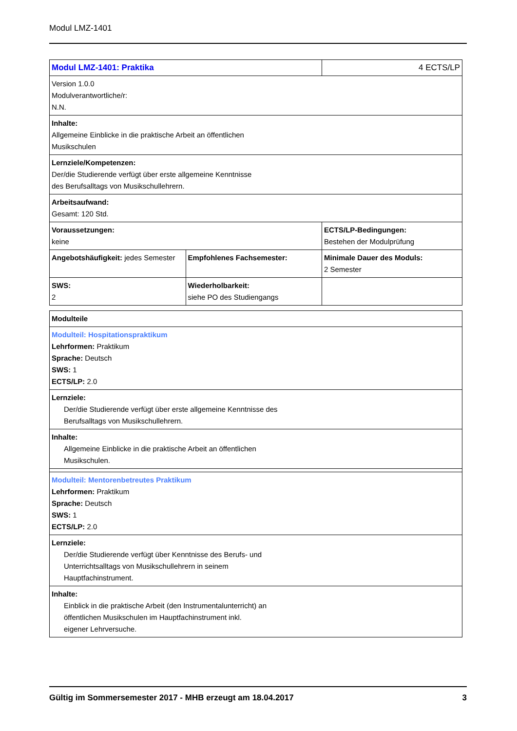Modul LMZ-1401
| Modul LMZ-1401: Praktika | | 4 ECTS/LP |
| Version 1.0.0 Modulverantwortliche/r: N.N. | | |
| Inhalte: Allgemeine Einblicke in die praktische Arbeit an öffentlichen Musikschulen | | |
| Lernziele/Kompetenzen: Der/die Studierende verfügt über erste allgemeine Kenntnisse des Berufsalltags von Musikschullehrern. | | |
| Arbeitsaufwand: Gesamt: 120 Std. | | |
| Voraussetzungen: keine | | ECTS/LP-Bedingungen: Bestehen der Modulprüfung |
| Angebotshäufigkeit: jedes Semester | Empfohlenes Fachsemester: | Minimale Dauer des Moduls: 2 Semester |
| SWS: 2 | Wiederholbarkeit: siehe PO des Studiengangs | |
| Modulteile |
| Modulteil: Hospitationspraktikum Lehrformen: Praktikum Sprache: Deutsch SWS: 1 ECTS/LP: 2.0 |
| Lernziele: Der/die Studierende verfügt über erste allgemeine Kenntnisse des Berufsalltags von Musikschullehrern. |
| Inhalte: Allgemeine Einblicke in die praktische Arbeit an öffentlichen Musikschulen. |
| Modulteil: Mentorenbetreutes Praktikum Lehrformen: Praktikum Sprache: Deutsch SWS: 1 ECTS/LP: 2.0 |
| Lernziele: Der/die Studierende verfügt über Kenntnisse des Berufs- und Unterrichtsalltags von Musikschullehrern in seinem Hauptfachinstrument. |
| Inhalte: Einblick in die praktische Arbeit (den Instrumentalunterricht) an öffentlichen Musikschulen im Hauptfachinstrument inkl. eigener Lehrversuche. |
Gültig im Sommersemester 2017 - MHB erzeugt am 18.04.2017 3